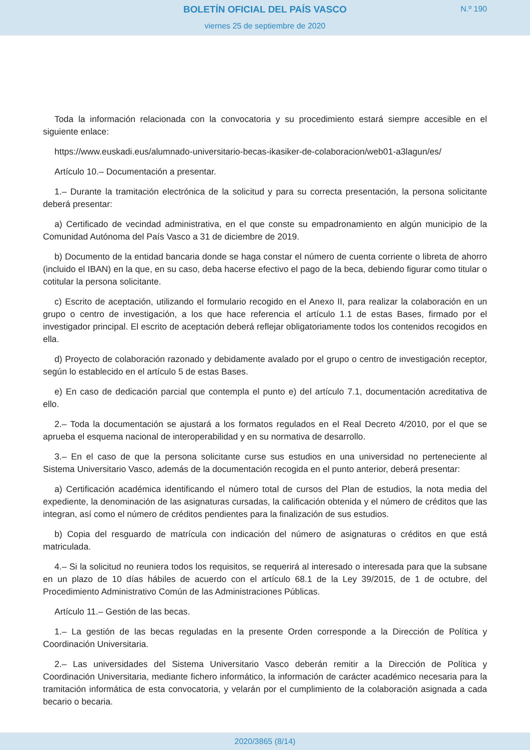BOLETÍN OFICIAL DEL PAÍS VASCO
viernes 25 de septiembre de 2020
N.º 190
Toda la información relacionada con la convocatoria y su procedimiento estará siempre accesible en el siguiente enlace:
https://www.euskadi.eus/alumnado-universitario-becas-ikasiker-de-colaboracion/web01-a3lagun/es/
Artículo 10.– Documentación a presentar.
1.– Durante la tramitación electrónica de la solicitud y para su correcta presentación, la persona solicitante deberá presentar:
a) Certificado de vecindad administrativa, en el que conste su empadronamiento en algún municipio de la Comunidad Autónoma del País Vasco a 31 de diciembre de 2019.
b) Documento de la entidad bancaria donde se haga constar el número de cuenta corriente o libreta de ahorro (incluido el IBAN) en la que, en su caso, deba hacerse efectivo el pago de la beca, debiendo figurar como titular o cotitular la persona solicitante.
c) Escrito de aceptación, utilizando el formulario recogido en el Anexo II, para realizar la colaboración en un grupo o centro de investigación, a los que hace referencia el artículo 1.1 de estas Bases, firmado por el investigador principal. El escrito de aceptación deberá reflejar obligatoriamente todos los contenidos recogidos en ella.
d) Proyecto de colaboración razonado y debidamente avalado por el grupo o centro de investigación receptor, según lo establecido en el artículo 5 de estas Bases.
e) En caso de dedicación parcial que contempla el punto e) del artículo 7.1, documentación acreditativa de ello.
2.– Toda la documentación se ajustará a los formatos regulados en el Real Decreto 4/2010, por el que se aprueba el esquema nacional de interoperabilidad y en su normativa de desarrollo.
3.– En el caso de que la persona solicitante curse sus estudios en una universidad no perteneciente al Sistema Universitario Vasco, además de la documentación recogida en el punto anterior, deberá presentar:
a) Certificación académica identificando el número total de cursos del Plan de estudios, la nota media del expediente, la denominación de las asignaturas cursadas, la calificación obtenida y el número de créditos que las integran, así como el número de créditos pendientes para la finalización de sus estudios.
b) Copia del resguardo de matrícula con indicación del número de asignaturas o créditos en que está matriculada.
4.– Si la solicitud no reuniera todos los requisitos, se requerirá al interesado o interesada para que la subsane en un plazo de 10 días hábiles de acuerdo con el artículo 68.1 de la Ley 39/2015, de 1 de octubre, del Procedimiento Administrativo Común de las Administraciones Públicas.
Artículo 11.– Gestión de las becas.
1.– La gestión de las becas reguladas en la presente Orden corresponde a la Dirección de Política y Coordinación Universitaria.
2.– Las universidades del Sistema Universitario Vasco deberán remitir a la Dirección de Política y Coordinación Universitaria, mediante fichero informático, la información de carácter académico necesaria para la tramitación informática de esta convocatoria, y velarán por el cumplimiento de la colaboración asignada a cada becario o becaria.
2020/3865 (8/14)